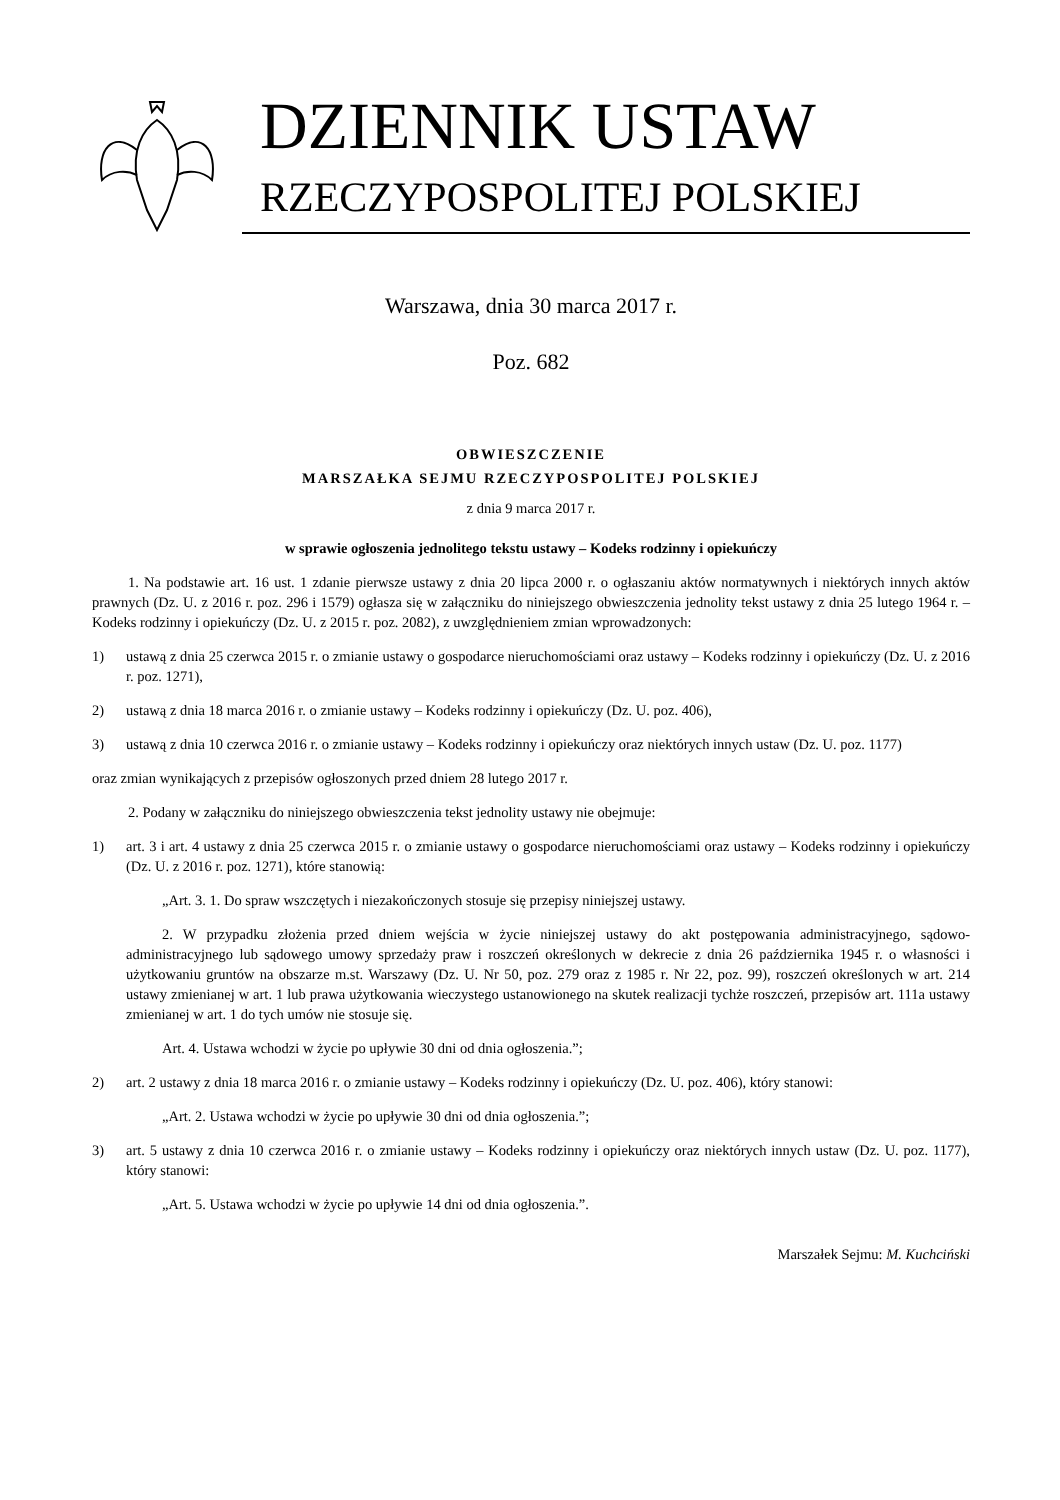DZIENNIK USTAW
RZECZYPOSPOLITEJ POLSKIEJ
Warszawa, dnia 30 marca 2017 r.
Poz. 682
OBWIESZCZENIE
MARSZAŁKA SEJMU RZECZYPOSPOLITEJ POLSKIEJ
z dnia 9 marca 2017 r.
w sprawie ogłoszenia jednolitego tekstu ustawy – Kodeks rodzinny i opiekuńczy
1. Na podstawie art. 16 ust. 1 zdanie pierwsze ustawy z dnia 20 lipca 2000 r. o ogłaszaniu aktów normatywnych i niektórych innych aktów prawnych (Dz. U. z 2016 r. poz. 296 i 1579) ogłasza się w załączniku do niniejszego obwieszczenia jednolity tekst ustawy z dnia 25 lutego 1964 r. – Kodeks rodzinny i opiekuńczy (Dz. U. z 2015 r. poz. 2082), z uwzględnieniem zmian wprowadzonych:
1) ustawą z dnia 25 czerwca 2015 r. o zmianie ustawy o gospodarce nieruchomościami oraz ustawy – Kodeks rodzinny i opiekuńczy (Dz. U. z 2016 r. poz. 1271),
2) ustawą z dnia 18 marca 2016 r. o zmianie ustawy – Kodeks rodzinny i opiekuńczy (Dz. U. poz. 406),
3) ustawą z dnia 10 czerwca 2016 r. o zmianie ustawy – Kodeks rodzinny i opiekuńczy oraz niektórych innych ustaw (Dz. U. poz. 1177)
oraz zmian wynikających z przepisów ogłoszonych przed dniem 28 lutego 2017 r.
2. Podany w załączniku do niniejszego obwieszczenia tekst jednolity ustawy nie obejmuje:
1) art. 3 i art. 4 ustawy z dnia 25 czerwca 2015 r. o zmianie ustawy o gospodarce nieruchomościami oraz ustawy – Kodeks rodzinny i opiekuńczy (Dz. U. z 2016 r. poz. 1271), które stanowią:
„Art. 3. 1. Do spraw wszczętych i niezakończonych stosuje się przepisy niniejszej ustawy.
2. W przypadku złożenia przed dniem wejścia w życie niniejszej ustawy do akt postępowania administracyjnego, sądowo-administracyjnego lub sądowego umowy sprzedaży praw i roszczeń określonych w dekrecie z dnia 26 października 1945 r. o własności i użytkowaniu gruntów na obszarze m.st. Warszawy (Dz. U. Nr 50, poz. 279 oraz z 1985 r. Nr 22, poz. 99), roszczeń określonych w art. 214 ustawy zmienianej w art. 1 lub prawa użytkowania wieczystego ustanowionego na skutek realizacji tychże roszczeń, przepisów art. 111a ustawy zmienianej w art. 1 do tych umów nie stosuje się.
Art. 4. Ustawa wchodzi w życie po upływie 30 dni od dnia ogłoszenia.”;
2) art. 2 ustawy z dnia 18 marca 2016 r. o zmianie ustawy – Kodeks rodzinny i opiekuńczy (Dz. U. poz. 406), który stanowi:
„Art. 2. Ustawa wchodzi w życie po upływie 30 dni od dnia ogłoszenia.”;
3) art. 5 ustawy z dnia 10 czerwca 2016 r. o zmianie ustawy – Kodeks rodzinny i opiekuńczy oraz niektórych innych ustaw (Dz. U. poz. 1177), który stanowi:
„Art. 5. Ustawa wchodzi w życie po upływie 14 dni od dnia ogłoszenia.”.
Marszałek Sejmu: M. Kuchciński